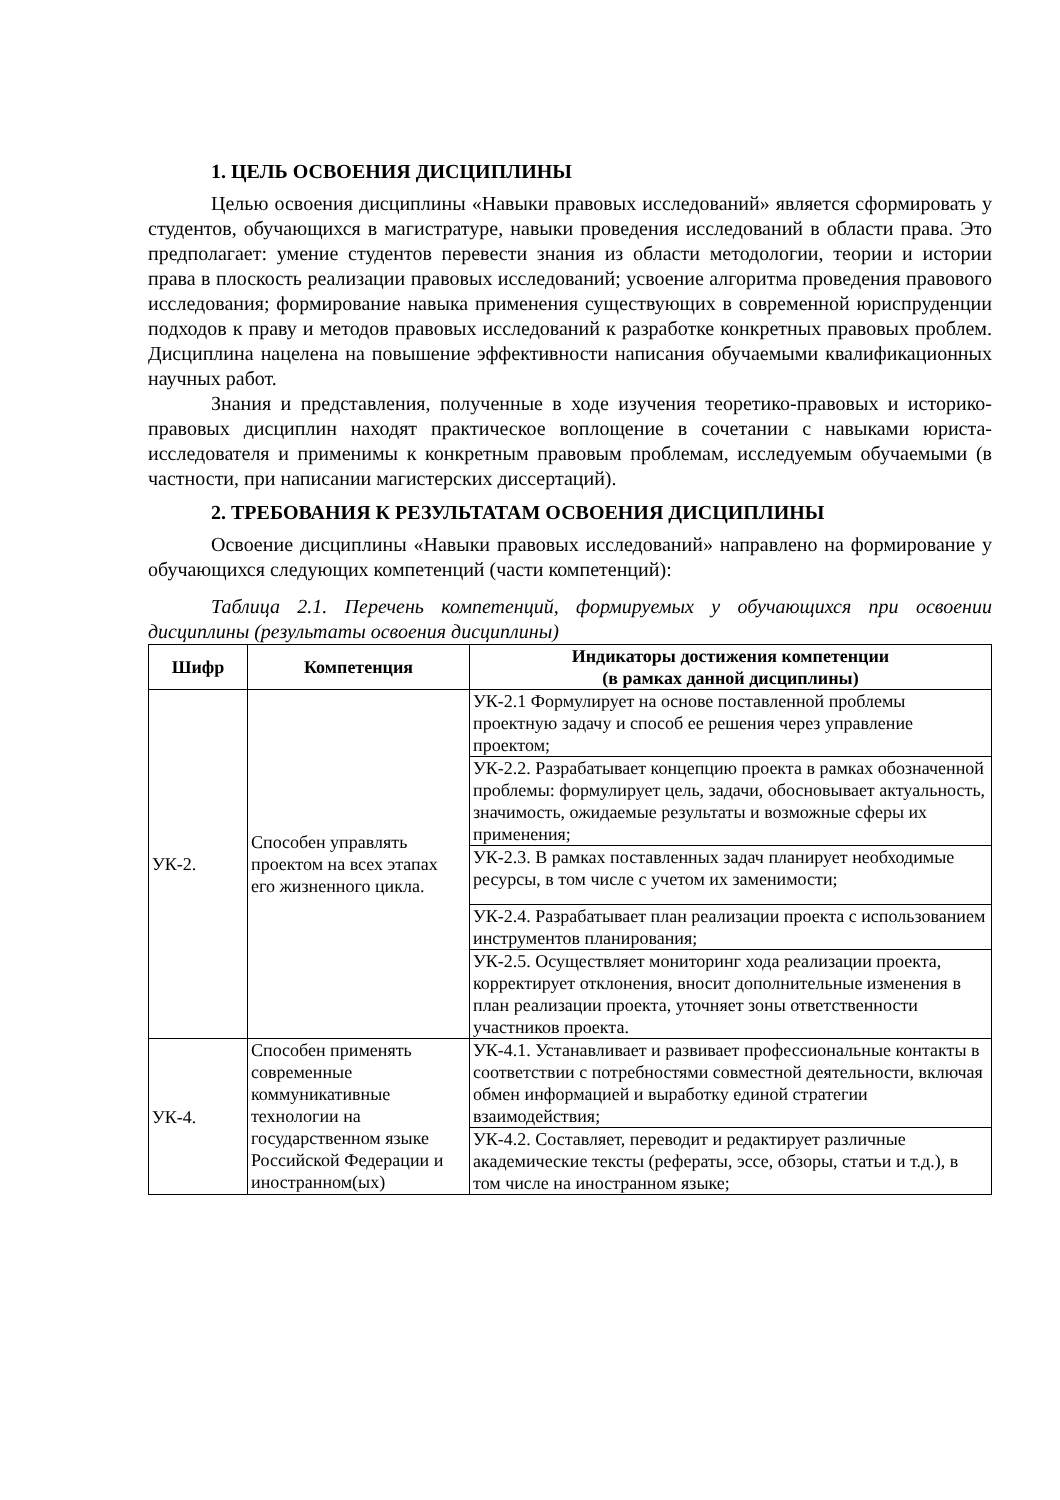1. ЦЕЛЬ ОСВОЕНИЯ ДИСЦИПЛИНЫ
Целью освоения дисциплины «Навыки правовых исследований» является сформировать у студентов, обучающихся в магистратуре, навыки проведения исследований в области права. Это предполагает: умение студентов перевести знания из области методологии, теории и истории права в плоскость реализации правовых исследований; усвоение алгоритма проведения правового исследования; формирование навыка применения существующих в современной юриспруденции подходов к праву и методов правовых исследований к разработке конкретных правовых проблем. Дисциплина нацелена на повышение эффективности написания обучаемыми квалификационных научных работ.
Знания и представления, полученные в ходе изучения теоретико-правовых и историко-правовых дисциплин находят практическое воплощение в сочетании с навыками юриста-исследователя и применимы к конкретным правовым проблемам, исследуемым обучаемыми (в частности, при написании магистерских диссертаций).
2. ТРЕБОВАНИЯ К РЕЗУЛЬТАТАМ ОСВОЕНИЯ ДИСЦИПЛИНЫ
Освоение дисциплины «Навыки правовых исследований» направлено на формирование у обучающихся следующих компетенций (части компетенций):
Таблица 2.1. Перечень компетенций, формируемых у обучающихся при освоении дисциплины (результаты освоения дисциплины)
| Шифр | Компетенция | Индикаторы достижения компетенции (в рамках данной дисциплины) |
| --- | --- | --- |
| УК-2. | Способен управлять проектом на всех этапах его жизненного цикла. | УК-2.1 Формулирует на основе поставленной проблемы проектную задачу и способ ее решения через управление проектом; |
| | | УК-2.2. Разрабатывает концепцию проекта в рамках обозначенной проблемы: формулирует цель, задачи, обосновывает актуальность, значимость, ожидаемые результаты и возможные сферы их применения; |
| | | УК-2.3. В рамках поставленных задач планирует необходимые ресурсы, в том числе с учетом их заменимости; |
| | | УК-2.4. Разрабатывает план реализации проекта с использованием инструментов планирования; |
| | | УК-2.5. Осуществляет мониторинг хода реализации проекта, корректирует отклонения, вносит дополнительные изменения в план реализации проекта, уточняет зоны ответственности участников проекта. |
| УК-4. | Способен применять современные коммуникативные технологии на государственном языке Российской Федерации и иностранном(ых) | УК-4.1. Устанавливает и развивает профессиональные контакты в соответствии с потребностями совместной деятельности, включая обмен информацией и выработку единой стратегии взаимодействия; |
| | | УК-4.2. Составляет, переводит и редактирует различные академические тексты (рефераты, эссе, обзоры, статьи и т.д.), в том числе на иностранном языке; |